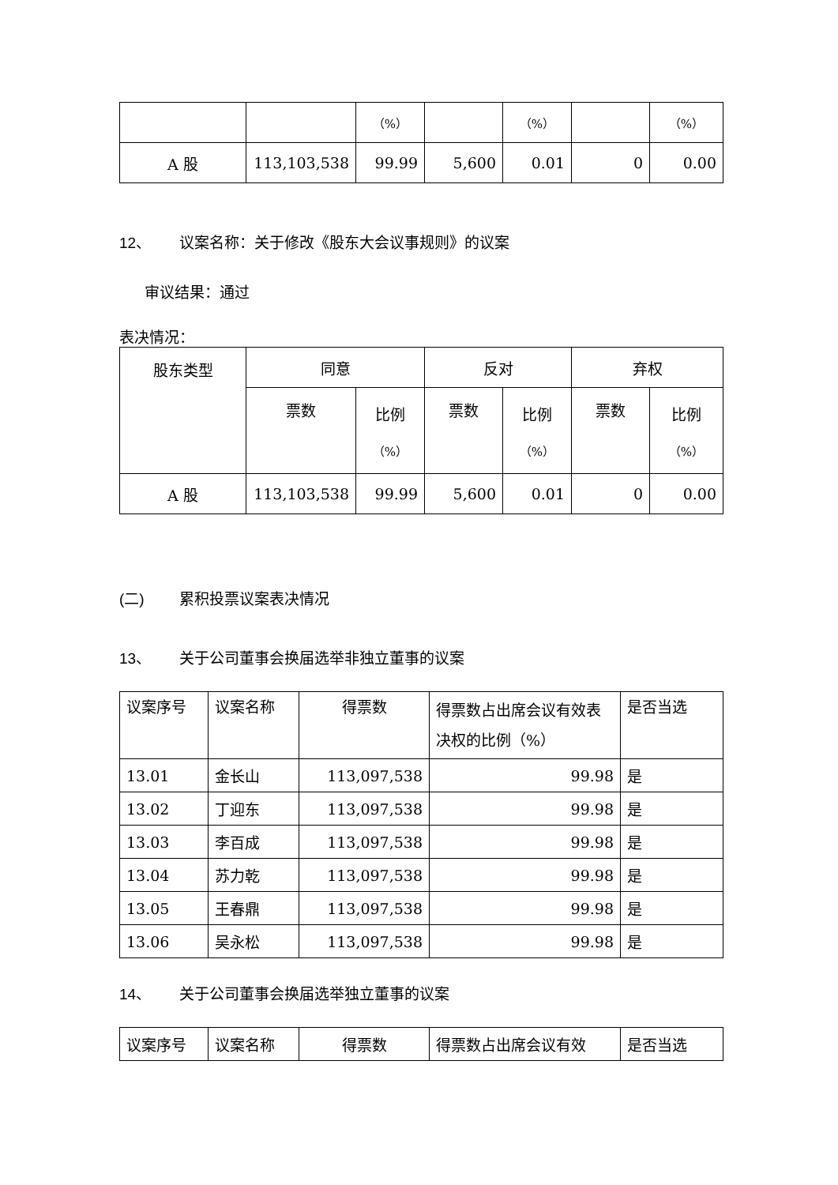| | | （%） | | （%） | | （%） |
| A 股 | 113,103,538 | 99.99 | 5,600 | 0.01 | 0 | 0.00 |
12、 议案名称：关于修改《股东大会议事规则》的议案
审议结果：通过
表决情况：
| 股东类型 | 同意 | | 反对 | | 弃权 | |
| | 票数 | 比例 （%） | 票数 | 比例 （%） | 票数 | 比例 （%） |
| A 股 | 113,103,538 | 99.99 | 5,600 | 0.01 | 0 | 0.00 |
(二) 累积投票议案表决情况
13、 关于公司董事会换届选举非独立董事的议案
| 议案序号 | 议案名称 | 得票数 | 得票数占出席会议有效表决权的比例（%） | 是否当选 |
| 13.01 | 金长山 | 113,097,538 | 99.98 | 是 |
| 13.02 | 丁迎东 | 113,097,538 | 99.98 | 是 |
| 13.03 | 李百成 | 113,097,538 | 99.98 | 是 |
| 13.04 | 苏力乾 | 113,097,538 | 99.98 | 是 |
| 13.05 | 王春鼎 | 113,097,538 | 99.98 | 是 |
| 13.06 | 吴永松 | 113,097,538 | 99.98 | 是 |
14、 关于公司董事会换届选举独立董事的议案
| 议案序号 | 议案名称 | 得票数 | 得票数占出席会议有效 | 是否当选 |